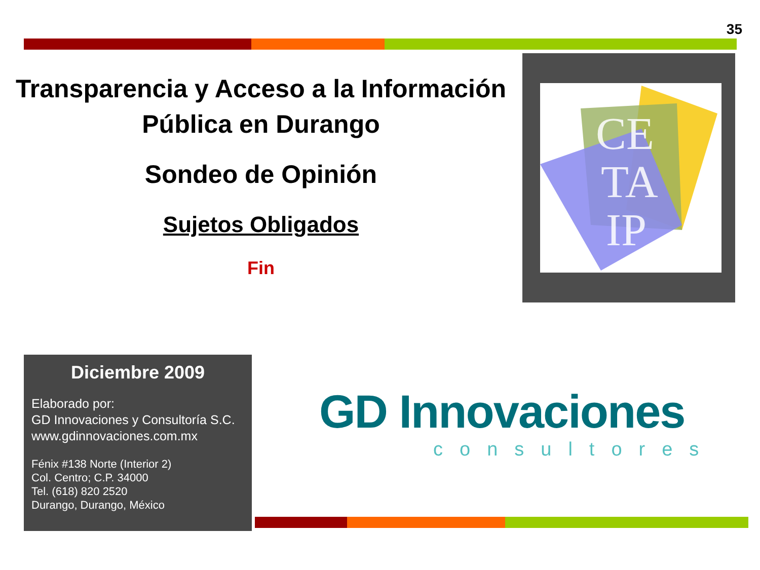35
Transparencia y Acceso a la Información
Pública en Durango
Sondeo de Opinión
Sujetos Obligados
Fin
CE
TA
IP
Diciembre 2009
Elaborado por:
GD Innovaciones y Consultoría S.C.
www.gdinnovaciones.com.mx
Fénix #138 Norte (Interior 2)
Col. Centro; C.P. 34000
Tel. (618) 820 2520
Durango, Durango, México
GD Innovaciones
consultores